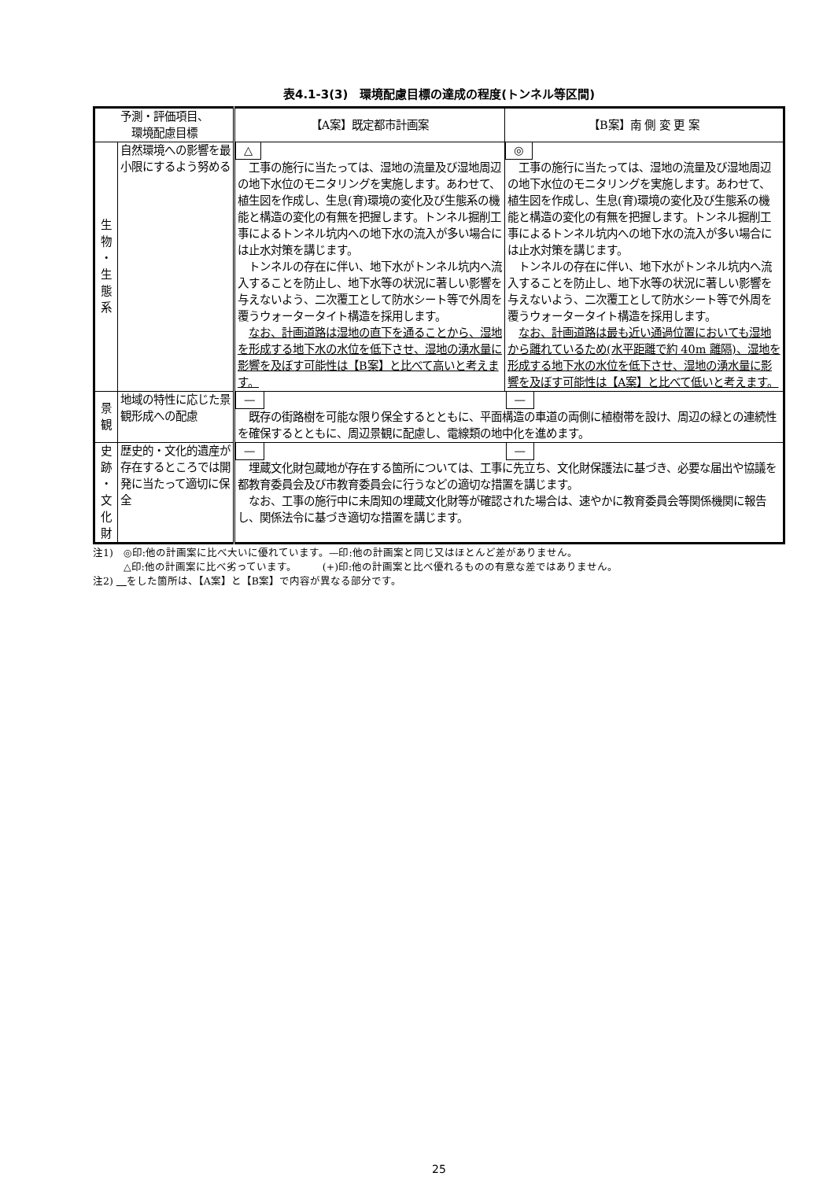表4.1-3(3)　環境配慮目標の達成の程度(トンネル等区間)
| 予測・評価項目、 環境配慮目標 | | 【A案】既定都市計画案 | 【B案】南 側 変 更 案 |
| --- | --- | --- | --- |
| 生 物 ・ 生 態 系 | 自然環境への影響を最小限にするよう努める | △ 工事の施行に当たっては、湿地の流量及び湿地周辺の地下水位のモニタリングを実施します。あわせて、植生図を作成し、生息(育)環境の変化及び生態系の機能と構造の変化の有無を把握します。トンネル掘削工事によるトンネル坑内への地下水の流入が多い場合には止水対策を講じます。 トンネルの存在に伴い、地下水がトンネル坑内へ流入することを防止し、地下水等の状況に著しい影響を与えないよう、二次覆工として防水シート等で外周を覆うウォータータイト構造を採用します。 なお、計画道路は湿地の直下を通ることから、湿地を形成する地下水の水位を低下させ、湿地の湧水量に影響を及ぼす可能性は【B案】と比べて高いと考えます。 | ◎ 工事の施行に当たっては、湿地の流量及び湿地周辺の地下水位のモニタリングを実施します。あわせて、植生図を作成し、生息(育)環境の変化及び生態系の機能と構造の変化の有無を把握します。トンネル掘削工事によるトンネル坑内への地下水の流入が多い場合には止水対策を講じます。 トンネルの存在に伴い、地下水がトンネル坑内へ流入することを防止し、地下水等の状況に著しい影響を与えないよう、二次覆工として防水シート等で外周を覆うウォータータイト構造を採用します。 なお、計画道路は最も近い通過位置においても湿地から離れているため(水平距離で約 40m 離隔)、湿地を形成する地下水の水位を低下させ、湿地の湧水量に影響を及ぼす可能性は【A案】と比べて低いと考えます。 |
| 景 観 | 地域の特性に応じた景観形成への配慮 | — — 既存の街路樹を可能な限り保全するとともに、平面構造の車道の両側に植樹帯を設け、周辺の緑との連続性を確保するとともに、周辺景観に配慮し、電線類の地中化を進めます。 | |
| 史 跡 ・ 文 化 財 | 歴史的・文化的遺産が存在するところでは開発に当たって適切に保全 | — — 埋蔵文化財包蔵地が存在する箇所については、工事に先立ち、文化財保護法に基づき、必要な届出や協議を都教育委員会及び市教育委員会に行うなどの適切な措置を講じます。 なお、工事の施行中に未周知の埋蔵文化財等が確認された場合は、速やかに教育委員会等関係機関に報告し、関係法令に基づき適切な措置を講じます。 | |
注1)　◎印:他の計画案に比べ大いに優れています。—印:他の計画案と同じ又はほとんど差がありません。
　　　△印:他の計画案に比べ劣っています。　　　(+)印:他の計画案と比べ優れるものの有意な差ではありません。
注2) 　 をした箇所は、【A案】と【B案】で内容が異なる部分です。
25